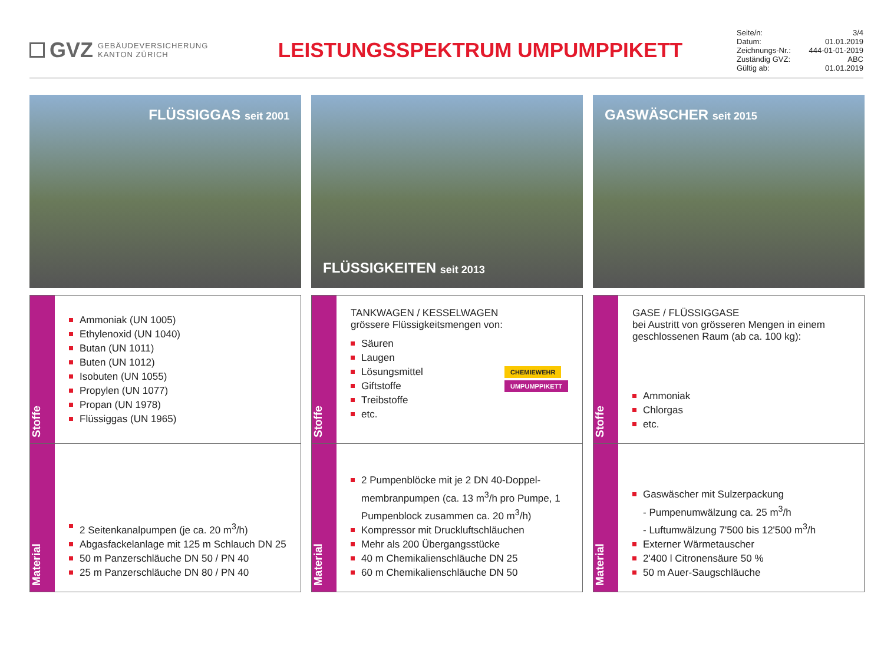GVZ GEBÄUDEVERSICHERUNG
KANTON ZÜRICH
LEISTUNGSSPEKTRUM UMPUMPPIKETT
Seite/n: 3/4
Datum: 01.01.2019
Zeichnungs-Nr.: 444-01-01-2019
Zuständig GVZ: ABC
Gültig ab: 01.01.2019
FLÜSSIGGAS seit 2001
Stoffe
Ammoniak (UN 1005)
Ethylenoxid (UN 1040)
Butan (UN 1011)
Buten (UN 1012)
Isobuten (UN 1055)
Propylen (UN 1077)
Propan (UN 1978)
Flüssiggas (UN 1965)
Material
2 Seitenkanalpumpen (je ca. 20 m<sup>3</sup>/h)
Abgasfackelanlage mit 125 m Schlauch DN 25
50 m Panzerschläuche DN 50 / PN 40
25 m Panzerschläuche DN 80 / PN 40
FLÜSSIGKEITEN seit 2013
Stoffe
TANKWAGEN / KESSELWAGEN
grössere Flüssigkeitsmengen von:
Säuren
Laugen
Lösungsmittel
Giftstoffe
Treibstoffe
etc.
CHEMIEWEHR
UMPUMPPIKETT
Material
2 Pumpenblöcke mit je 2 DN 40-Doppel-membranpumpen (ca. 13 m<sup>3</sup>/h pro Pumpe, 1 Pumpenblock zusammen ca. 20 m<sup>3</sup>/h)
Kompressor mit Druckluftschläuchen
Mehr als 200 Übergangsstücke
40 m Chemikalienschläuche DN 25
60 m Chemikalienschläuche DN 50
GASWÄSCHER seit 2015
Stoffe
GASE / FLÜSSIGGASE
bei Austritt von grösseren Mengen in einem geschlossenen Raum (ab ca. 100 kg):
Ammoniak
Chlorgas
etc.
Material
Gaswäscher mit Sulzerpackung
- Pumpenumwälzung ca. 25 m<sup>3</sup>/h
- Luftumwälzung 7'500 bis 12'500 m<sup>3</sup>/h
Externer Wärmetauscher
2'400 l Citronensäure 50 %
50 m Auer-Saugschläuche